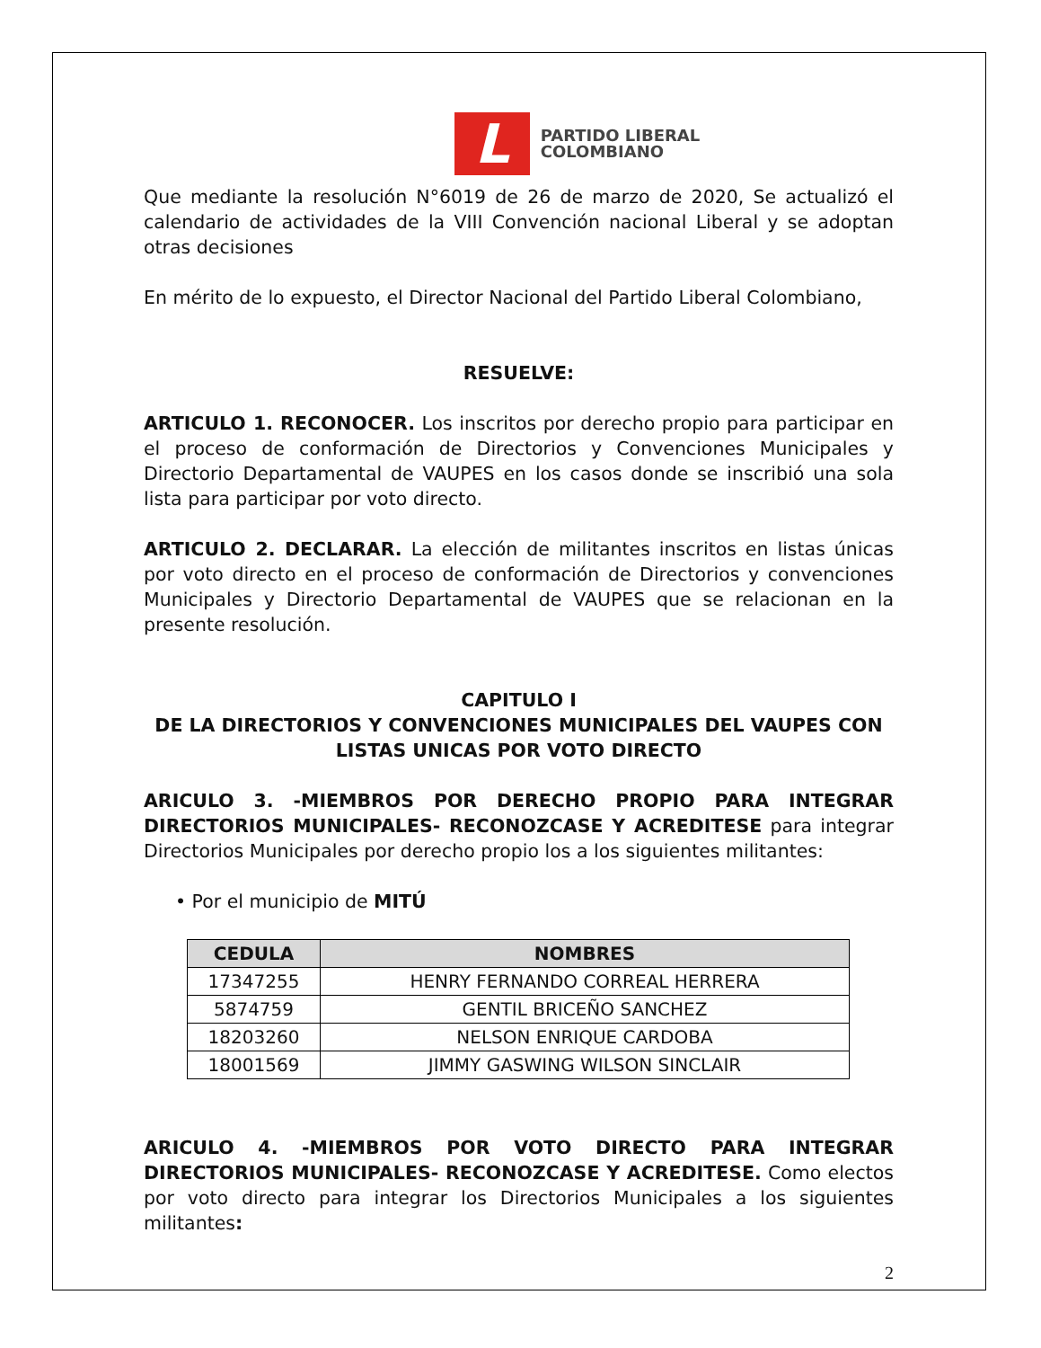L
PARTIDO LIBERAL
COLOMBIANO
Que mediante la resolución N°6019 de 26 de marzo de 2020, Se actualizó el calendario de actividades de la VIII Convención nacional Liberal y se adoptan otras decisiones
En mérito de lo expuesto, el Director Nacional del Partido Liberal Colombiano,
RESUELVE:
ARTICULO 1. RECONOCER. Los inscritos por derecho propio para participar en el proceso de conformación de Directorios y Convenciones Municipales y Directorio Departamental de VAUPES en los casos donde se inscribió una sola lista para participar por voto directo.
ARTICULO 2. DECLARAR. La elección de militantes inscritos en listas únicas por voto directo en el proceso de conformación de Directorios y convenciones Municipales y Directorio Departamental de VAUPES que se relacionan en la presente resolución.
CAPITULO I
DE LA DIRECTORIOS Y CONVENCIONES MUNICIPALES DEL VAUPES CON LISTAS UNICAS POR VOTO DIRECTO
ARICULO 3. -MIEMBROS POR DERECHO PROPIO PARA INTEGRAR DIRECTORIOS MUNICIPALES- RECONOZCASE Y ACREDITESE para integrar Directorios Municipales por derecho propio los a los siguientes militantes:
• Por el municipio de MITÚ
| CEDULA | NOMBRES |
| --- | --- |
| 17347255 | HENRY FERNANDO CORREAL HERRERA |
| 5874759 | GENTIL BRICEÑO SANCHEZ |
| 18203260 | NELSON ENRIQUE CARDOBA |
| 18001569 | JIMMY GASWING WILSON SINCLAIR |
ARICULO 4. -MIEMBROS POR VOTO DIRECTO PARA INTEGRAR DIRECTORIOS MUNICIPALES- RECONOZCASE Y ACREDITESE. Como electos por voto directo para integrar los Directorios Municipales a los siguientes militantes:
2